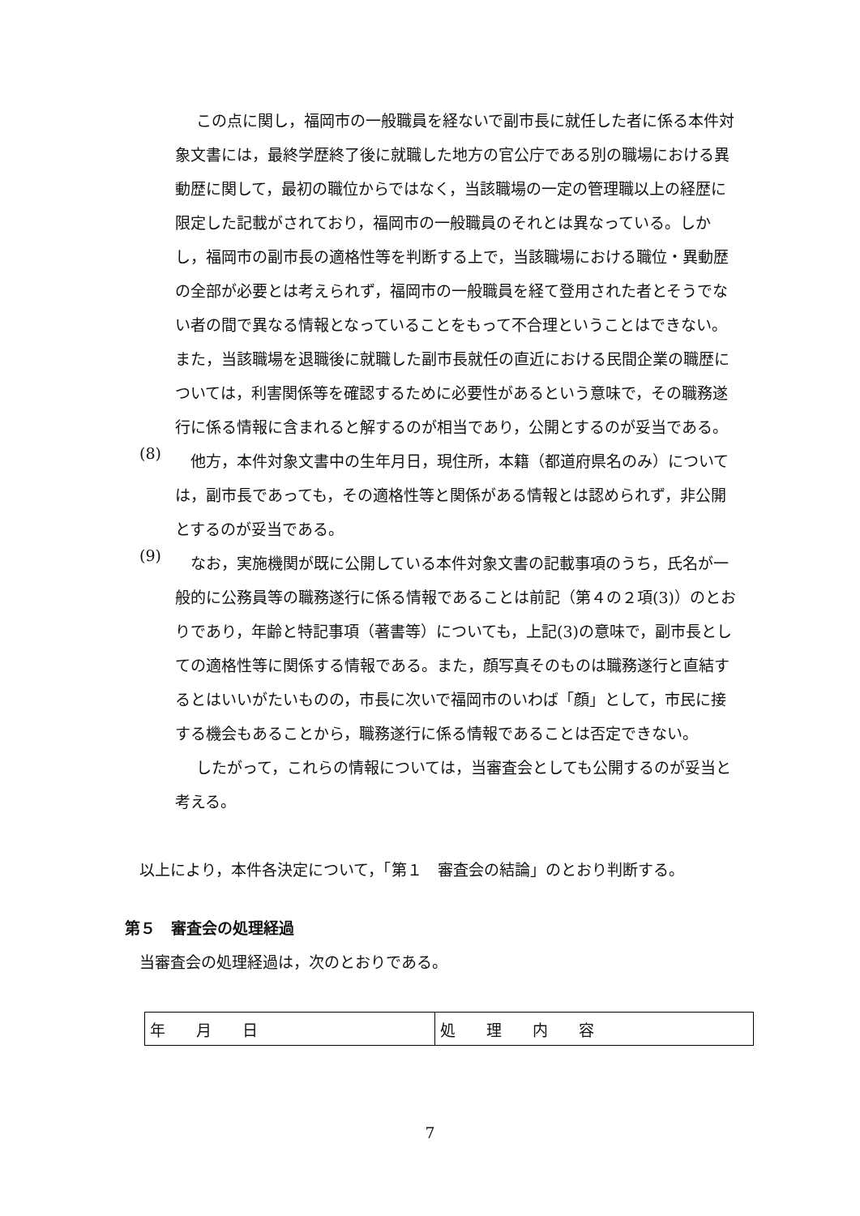この点に関し，福岡市の一般職員を経ないで副市長に就任した者に係る本件対象文書には，最終学歴終了後に就職した地方の官公庁である別の職場における異動歴に関して，最初の職位からではなく，当該職場の一定の管理職以上の経歴に限定した記載がされており，福岡市の一般職員のそれとは異なっている。しかし，福岡市の副市長の適格性等を判断する上で，当該職場における職位・異動歴の全部が必要とは考えられず，福岡市の一般職員を経て登用された者とそうでない者の間で異なる情報となっていることをもって不合理ということはできない。また，当該職場を退職後に就職した副市長就任の直近における民間企業の職歴については，利害関係等を確認するために必要性があるという意味で，その職務遂行に係る情報に含まれると解するのが相当であり，公開とするのが妥当である。
(8)
　他方，本件対象文書中の生年月日，現住所，本籍（都道府県名のみ）については，副市長であっても，その適格性等と関係がある情報とは認められず，非公開とするのが妥当である。
(9)
　なお，実施機関が既に公開している本件対象文書の記載事項のうち，氏名が一般的に公務員等の職務遂行に係る情報であることは前記（第４の２項(3)）のとおりであり，年齢と特記事項（著書等）についても，上記(3)の意味で，副市長としての適格性等に関係する情報である。また，顔写真そのものは職務遂行と直結するとはいいがたいものの，市長に次いで福岡市のいわば「顔」として，市民に接する機会もあることから，職務遂行に係る情報であることは否定できない。
したがって，これらの情報については，当審査会としても公開するのが妥当と考える。
以上により，本件各決定について，「第１　審査会の結論」のとおり判断する。
第５　審査会の処理経過
当審査会の処理経過は，次のとおりである。
| 年 月 日 | 処 理 内 容 |
7